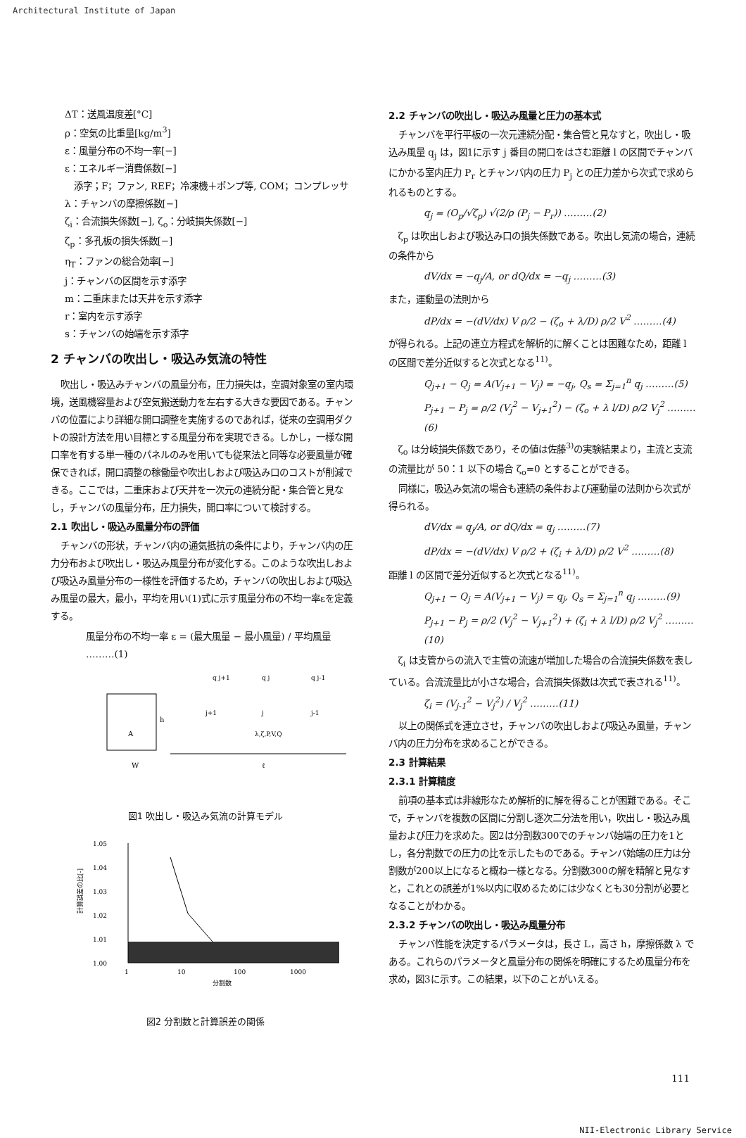Architectural Institute of Japan
ΔT：送風温度差[°C]
ρ：空気の比重量[kg/m<sup>3</sup>]
ε：風量分布の不均一率[−]
ε：エネルギー消費係数[−]
　添字；F；ファン, REF；冷凍機＋ポンプ等, COM；コンプレッサ
λ：チャンバの摩擦係数[−]
ζ<sub>i</sub>：合流損失係数[−], ζ<sub>o</sub>：分岐損失係数[−]
ζ<sub>p</sub>：多孔板の損失係数[−]
η<sub>T</sub>：ファンの総合効率[−]
j：チャンバの区間を示す添字
m：二重床または天井を示す添字
r：室内を示す添字
s：チャンバの始端を示す添字
2 チャンバの吹出し・吸込み気流の特性
吹出し・吸込みチャンバの風量分布，圧力損失は，空調対象室の室内環境，送風機容量および空気搬送動力を左右する大きな要因である。チャンバの位置により詳細な開口調整を実施するのであれば，従来の空調用ダクトの設計方法を用い目標とする風量分布を実現できる。しかし，一様な開口率を有する単一種のパネルのみを用いても従来法と同等な必要風量が確保できれば，開口調整の稼働量や吹出しおよび吸込み口のコストが削減できる。ここでは，二重床および天井を一次元の連続分配・集合管と見なし，チャンバの風量分布，圧力損失，開口率について検討する。
2.1 吹出し・吸込み風量分布の評価
チャンバの形状，チャンバ内の通気抵抗の条件により，チャンバ内の圧力分布および吹出し・吸込み風量分布が変化する。このような吹出しおよび吸込み風量分布の一様性を評価するため，チャンバの吹出しおよび吸込み風量の最大，最小，平均を用い(1)式に示す風量分布の不均一率εを定義する。
風量分布の不均一率 ε = (最大風量 − 最小風量) / 平均風量 ………(1)
A
h
W
ℓ
j+1
j
j-1
λ,ζ,P,V,Q
q j+1
q j
q j-1
図1 吹出し・吸込み気流の計算モデル
1.05
1.04
1.03
1.02
1.01
1.00
1
10
100
1000
分割数
計算誤差の比[-]
図2 分割数と計算誤差の関係
2.2 チャンバの吹出し・吸込み風量と圧力の基本式
チャンバを平行平板の一次元連続分配・集合管と見なすと，吹出し・吸込み風量 q<sub>j</sub> は，図1に示す j 番目の開口をはさむ距離 l の区間でチャンバにかかる室内圧力 P<sub>r</sub> とチャンバ内の圧力 P<sub>j</sub> との圧力差から次式で求められるものとする。
q<sub>j</sub> = (O<sub>p</sub>/√ζ<sub>p</sub>) √(2/ρ (P<sub>j</sub> − P<sub>r</sub>)) ………(2)
ζ<sub>p</sub> は吹出しおよび吸込み口の損失係数である。吹出し気流の場合，連続の条件から
dV/dx = −q<sub>j</sub>/A, or dQ/dx = −q<sub>j</sub> ………(3)
また，運動量の法則から
dP/dx = −(dV/dx) V ρ/2 − (ζ<sub>o</sub> + λ/D) ρ/2 V<sup>2</sup> ………(4)
が得られる。上記の連立方程式を解析的に解くことは困難なため，距離 l の区間で差分近似すると次式となる<sup>11)</sup>。
Q<sub>j+1</sub> − Q<sub>j</sub> = A(V<sub>j+1</sub> − V<sub>j</sub>) = −q<sub>j</sub>, Q<sub>s</sub> = Σ<sub>j=1</sub><sup>n</sup> q<sub>j</sub> ………(5)
P<sub>j+1</sub> − P<sub>j</sub> = ρ/2 (V<sub>j</sub><sup>2</sup> − V<sub>j+1</sub><sup>2</sup>) − (ζ<sub>o</sub> + λ l/D) ρ/2 V<sub>j</sub><sup>2</sup> ………(6)
ζ<sub>o</sub> は分岐損失係数であり，その値は佐藤<sup>3)</sup>の実験結果より，主流と支流の流量比が 50：1 以下の場合 ζ<sub>o</sub>=0 とすることができる。
同様に，吸込み気流の場合も連続の条件および運動量の法則から次式が得られる。
dV/dx = q<sub>j</sub>/A, or dQ/dx = q<sub>j</sub> ………(7)
dP/dx = −(dV/dx) V ρ/2 + (ζ<sub>i</sub> + λ/D) ρ/2 V<sup>2</sup> ………(8)
距離 l の区間で差分近似すると次式となる<sup>11)</sup>。
Q<sub>j+1</sub> − Q<sub>j</sub> = A(V<sub>j+1</sub> − V<sub>j</sub>) = q<sub>j</sub>, Q<sub>s</sub> = Σ<sub>j=1</sub><sup>n</sup> q<sub>j</sub> ………(9)
P<sub>j+1</sub> − P<sub>j</sub> = ρ/2 (V<sub>j</sub><sup>2</sup> − V<sub>j+1</sub><sup>2</sup>) + (ζ<sub>i</sub> + λ l/D) ρ/2 V<sub>j</sub><sup>2</sup> ………(10)
ζ<sub>i</sub> は支管からの流入で主管の流速が増加した場合の合流損失係数を表している。合流流量比が小さな場合，合流損失係数は次式で表される<sup>11)</sup>。
ζ<sub>i</sub> = (V<sub>j-1</sub><sup>2</sup> − V<sub>j</sub><sup>2</sup>) / V<sub>j</sub><sup>2</sup> ………(11)
以上の関係式を連立させ，チャンバの吹出しおよび吸込み風量，チャンバ内の圧力分布を求めることができる。
2.3 計算結果
2.3.1 計算精度
前項の基本式は非線形なため解析的に解を得ることが困難である。そこで，チャンバを複数の区間に分割し逐次二分法を用い，吹出し・吸込み風量および圧力を求めた。図2は分割数300でのチャンバ始端の圧力を1とし，各分割数での圧力の比を示したものである。チャンバ始端の圧力は分割数が200以上になると概ね一様となる。分割数300の解を精解と見なすと，これとの誤差が1%以内に収めるためには少なくとも30分割が必要となることがわかる。
2.3.2 チャンバの吹出し・吸込み風量分布
チャンバ性能を決定するパラメータは，長さ L，高さ h，摩擦係数 λ である。これらのパラメータと風量分布の関係を明確にするため風量分布を求め，図3に示す。この結果，以下のことがいえる。
111
NII-Electronic Library Service